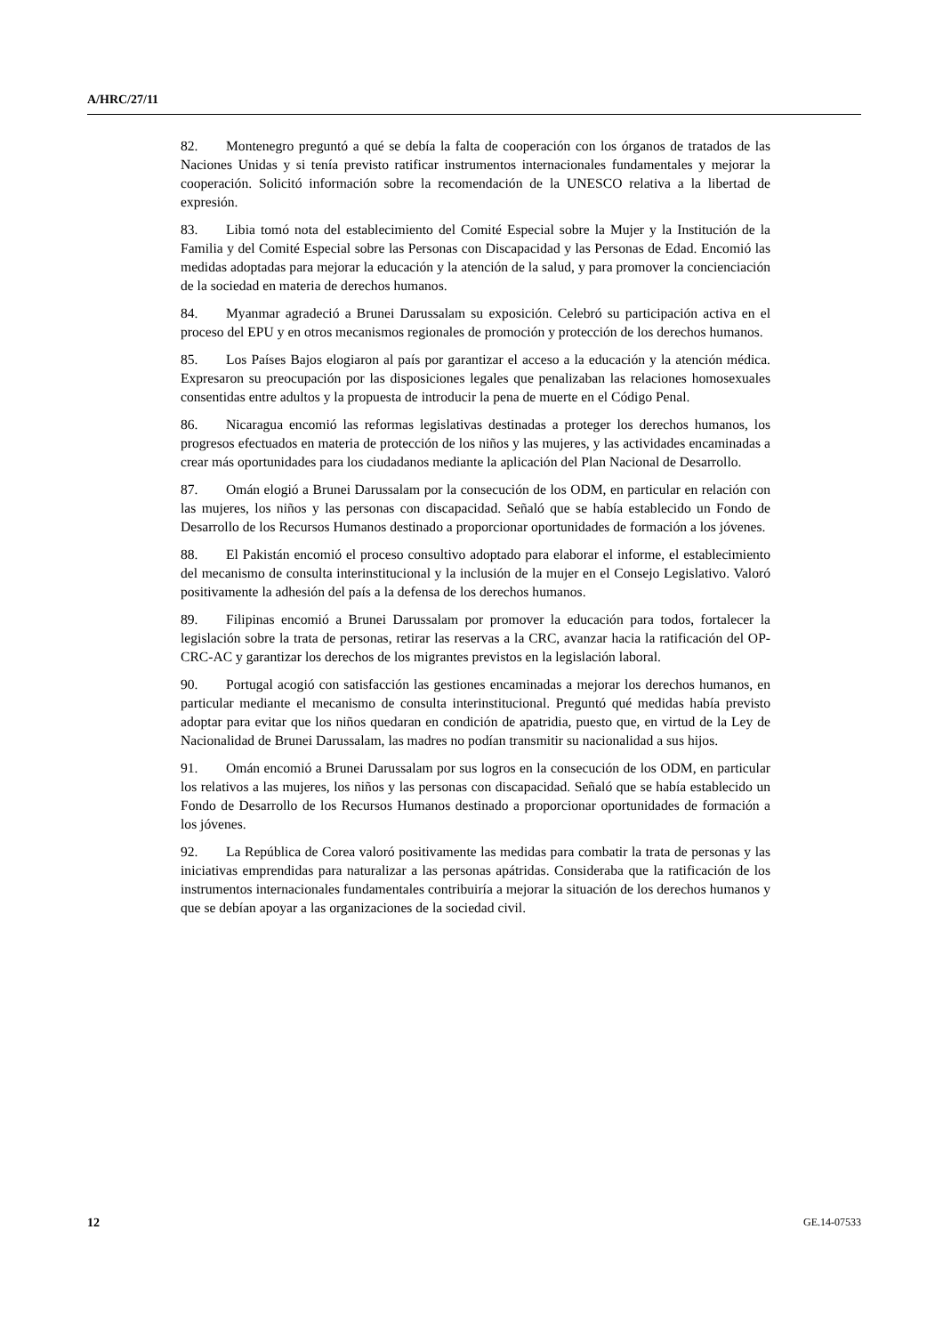A/HRC/27/11
82. Montenegro preguntó a qué se debía la falta de cooperación con los órganos de tratados de las Naciones Unidas y si tenía previsto ratificar instrumentos internacionales fundamentales y mejorar la cooperación. Solicitó información sobre la recomendación de la UNESCO relativa a la libertad de expresión.
83. Libia tomó nota del establecimiento del Comité Especial sobre la Mujer y la Institución de la Familia y del Comité Especial sobre las Personas con Discapacidad y las Personas de Edad. Encomió las medidas adoptadas para mejorar la educación y la atención de la salud, y para promover la concienciación de la sociedad en materia de derechos humanos.
84. Myanmar agradeció a Brunei Darussalam su exposición. Celebró su participación activa en el proceso del EPU y en otros mecanismos regionales de promoción y protección de los derechos humanos.
85. Los Países Bajos elogiaron al país por garantizar el acceso a la educación y la atención médica. Expresaron su preocupación por las disposiciones legales que penalizaban las relaciones homosexuales consentidas entre adultos y la propuesta de introducir la pena de muerte en el Código Penal.
86. Nicaragua encomió las reformas legislativas destinadas a proteger los derechos humanos, los progresos efectuados en materia de protección de los niños y las mujeres, y las actividades encaminadas a crear más oportunidades para los ciudadanos mediante la aplicación del Plan Nacional de Desarrollo.
87. Omán elogió a Brunei Darussalam por la consecución de los ODM, en particular en relación con las mujeres, los niños y las personas con discapacidad. Señaló que se había establecido un Fondo de Desarrollo de los Recursos Humanos destinado a proporcionar oportunidades de formación a los jóvenes.
88. El Pakistán encomió el proceso consultivo adoptado para elaborar el informe, el establecimiento del mecanismo de consulta interinstitucional y la inclusión de la mujer en el Consejo Legislativo. Valoró positivamente la adhesión del país a la defensa de los derechos humanos.
89. Filipinas encomió a Brunei Darussalam por promover la educación para todos, fortalecer la legislación sobre la trata de personas, retirar las reservas a la CRC, avanzar hacia la ratificación del OP-CRC-AC y garantizar los derechos de los migrantes previstos en la legislación laboral.
90. Portugal acogió con satisfacción las gestiones encaminadas a mejorar los derechos humanos, en particular mediante el mecanismo de consulta interinstitucional. Preguntó qué medidas había previsto adoptar para evitar que los niños quedaran en condición de apatridia, puesto que, en virtud de la Ley de Nacionalidad de Brunei Darussalam, las madres no podían transmitir su nacionalidad a sus hijos.
91. Omán encomió a Brunei Darussalam por sus logros en la consecución de los ODM, en particular los relativos a las mujeres, los niños y las personas con discapacidad. Señaló que se había establecido un Fondo de Desarrollo de los Recursos Humanos destinado a proporcionar oportunidades de formación a los jóvenes.
92. La República de Corea valoró positivamente las medidas para combatir la trata de personas y las iniciativas emprendidas para naturalizar a las personas apátridas. Consideraba que la ratificación de los instrumentos internacionales fundamentales contribuiría a mejorar la situación de los derechos humanos y que se debían apoyar a las organizaciones de la sociedad civil.
12 GE.14-07533